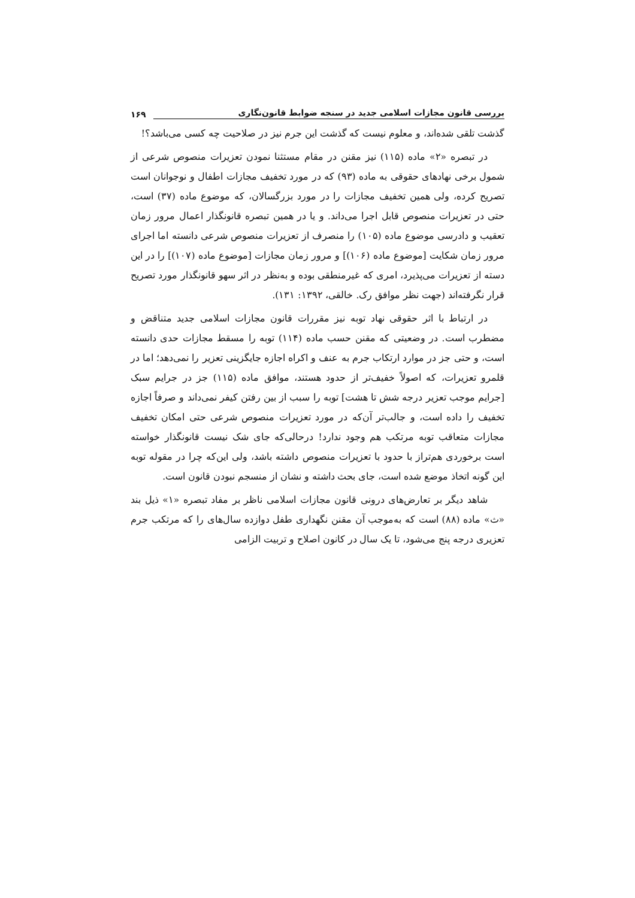بررسی قانون مجازات اسلامی جدید در سنجه ضوابط قانون‌نگاری ۱۶۹
گذشت تلقی شده‌اند، و معلوم نیست که گذشت این جرم نیز در صلاحیت چه کسی می‌باشد؟!
در تبصره «۲» ماده (۱۱۵) نیز مقنن در مقام مستثنا نمودن تعزیرات منصوص شرعی از شمول برخی نهادهای حقوقی به ماده (۹۳) که در مورد تخفیف مجازات اطفال و نوجوانان است تصریح کرده، ولی همین تخفیف مجازات را در مورد بزرگسالان، که موضوع ماده (۳۷) است، حتی در تعزیرات منصوص قابل اجرا می‌داند. و یا در همین تبصره قانونگذار اعمال مرور زمان تعقیب و دادرسی موضوع ماده (۱۰۵) را منصرف از تعزیرات منصوص شرعی دانسته اما اجرای مرور زمان شکایت [موضوع ماده (۱۰۶)] و مرور زمان مجازات [موضوع ماده (۱۰۷)] را در این دسته از تعزیرات می‌پذیرد، امری که غیرمنطقی بوده و به‌نظر در اثر سهو قانونگذار مورد تصریح قرار نگرفته‌اند (جهت نظر موافق رک. خالقی، ۱۳۹۲: ۱۳۱).
در ارتباط با اثر حقوقی نهاد توبه نیز مقررات قانون مجازات اسلامی جدید متناقض و مضطرب است. در وضعیتی که مقنن حسب ماده (۱۱۴) توبه را مسقط مجازات حدی دانسته است، و حتی جز در موارد ارتکاب جرم به عنف و اکراه اجازه جایگزینی تعزیر را نمی‌دهد؛ اما در قلمرو تعزیرات، که اصولاً خفیف‌تر از حدود هستند، موافق ماده (۱۱۵) جز در جرایم سبک [جرایم موجب تعزیر درجه شش تا هشت] توبه را سبب از بین رفتن کیفر نمی‌داند و صرفاً اجازه تخفیف را داده است، و جالب‌تر آن‌که در مورد تعزیرات منصوص شرعی حتی امکان تخفیف مجازات متعاقب توبه مرتکب هم وجود ندارد! درحالی‌که جای شک نیست قانونگذار خواسته است برخوردی هم‌تراز با حدود با تعزیرات منصوص داشته باشد، ولی این‌که چرا در مقوله توبه این گونه اتخاذ موضع شده است، جای بحث داشته و نشان از منسجم نبودن قانون است.
شاهد دیگر بر تعارض‌های درونی قانون مجازات اسلامی ناظر بر مفاد تبصره «۱» ذیل بند «ث» ماده (۸۸) است که به‌موجب آن مقنن نگهداری طفل دوازده سال‌های را که مرتکب جرم تعزیری درجه پنج می‌شود، تا یک سال در کانون اصلاح و تربیت الزامی